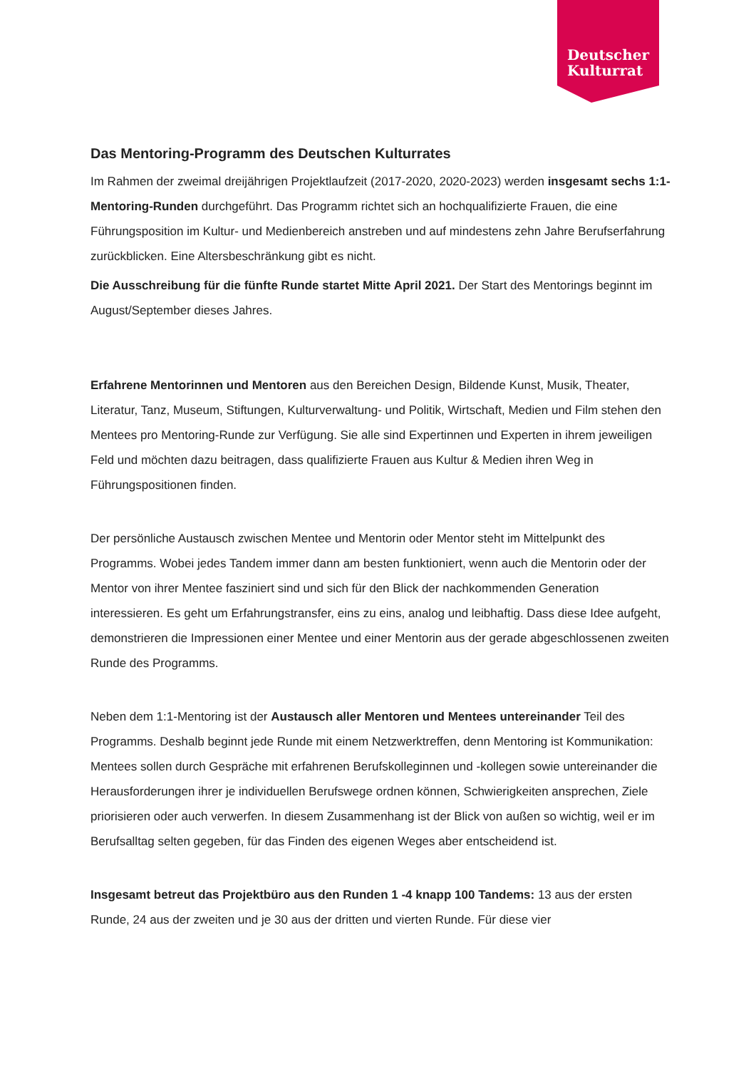Deutscher
Kulturrat
Das Mentoring-Programm des Deutschen Kulturrates
Im Rahmen der zweimal dreijährigen Projektlaufzeit (2017-2020, 2020-2023) werden insgesamt sechs 1:1-Mentoring-Runden durchgeführt. Das Programm richtet sich an hochqualifizierte Frauen, die eine Führungsposition im Kultur- und Medienbereich anstreben und auf mindestens zehn Jahre Berufserfahrung zurückblicken. Eine Altersbeschränkung gibt es nicht.
Die Ausschreibung für die fünfte Runde startet Mitte April 2021. Der Start des Mentorings beginnt im August/September dieses Jahres.
Erfahrene Mentorinnen und Mentoren aus den Bereichen Design, Bildende Kunst, Musik, Theater, Literatur, Tanz, Museum, Stiftungen, Kulturverwaltung- und Politik, Wirtschaft, Medien und Film stehen den Mentees pro Mentoring-Runde zur Verfügung. Sie alle sind Expertinnen und Experten in ihrem jeweiligen Feld und möchten dazu beitragen, dass qualifizierte Frauen aus Kultur & Medien ihren Weg in Führungspositionen finden.
Der persönliche Austausch zwischen Mentee und Mentorin oder Mentor steht im Mittelpunkt des Programms. Wobei jedes Tandem immer dann am besten funktioniert, wenn auch die Mentorin oder der Mentor von ihrer Mentee fasziniert sind und sich für den Blick der nachkommenden Generation interessieren. Es geht um Erfahrungstransfer, eins zu eins, analog und leibhaftig. Dass diese Idee aufgeht, demonstrieren die Impressionen einer Mentee und einer Mentorin aus der gerade abgeschlossenen zweiten Runde des Programms.
Neben dem 1:1-Mentoring ist der Austausch aller Mentoren und Mentees untereinander Teil des Programms. Deshalb beginnt jede Runde mit einem Netzwerktreffen, denn Mentoring ist Kommunikation: Mentees sollen durch Gespräche mit erfahrenen Berufskolleginnen und -kollegen sowie untereinander die Herausforderungen ihrer je individuellen Berufswege ordnen können, Schwierigkeiten ansprechen, Ziele priorisieren oder auch verwerfen. In diesem Zusammenhang ist der Blick von außen so wichtig, weil er im Berufsalltag selten gegeben, für das Finden des eigenen Weges aber entscheidend ist.
Insgesamt betreut das Projektbüro aus den Runden 1 -4 knapp 100 Tandems: 13 aus der ersten Runde, 24 aus der zweiten und je 30 aus der dritten und vierten Runde. Für diese vier